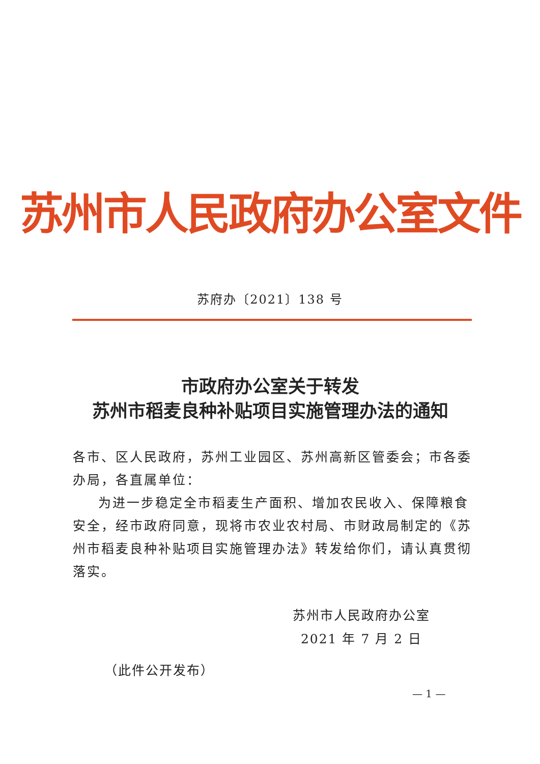苏州市人民政府办公室文件
苏府办〔2021〕138 号
市政府办公室关于转发
苏州市稻麦良种补贴项目实施管理办法的通知
各市、区人民政府，苏州工业园区、苏州高新区管委会；市各委办局，各直属单位：
为进一步稳定全市稻麦生产面积、增加农民收入、保障粮食安全，经市政府同意，现将市农业农村局、市财政局制定的《苏州市稻麦良种补贴项目实施管理办法》转发给你们，请认真贯彻落实。
苏州市人民政府办公室
2021 年 7 月 2 日
（此件公开发布）
— 1 —